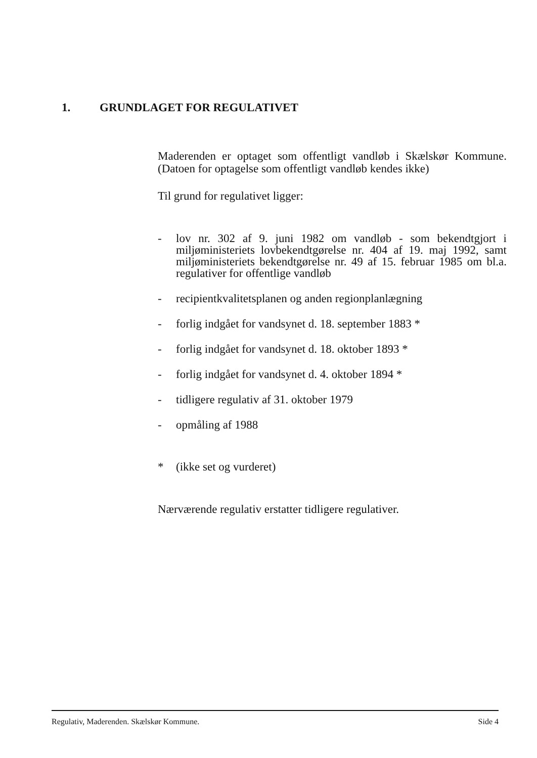1. GRUNDLAGET FOR REGULATIVET
Maderenden er optaget som offentligt vandløb i Skælskør Kommune. (Datoen for optagelse som offentligt vandløb kendes ikke)
Til grund for regulativet ligger:
- lov nr. 302 af 9. juni 1982 om vandløb - som bekendtgjort i miljøministeriets lovbekendtgørelse nr. 404 af 19. maj 1992, samt miljøministeriets bekendtgørelse nr. 49 af 15. februar 1985 om bl.a. regulativer for offentlige vandløb
- recipientkvalitetsplanen og anden regionplanlægning
- forlig indgået for vandsynet d. 18. september 1883 *
- forlig indgået for vandsynet d. 18. oktober 1893 *
- forlig indgået for vandsynet d. 4. oktober 1894 *
- tidligere regulativ af 31. oktober 1979
- opmåling af 1988
* (ikke set og vurderet)
Nærværende regulativ erstatter tidligere regulativer.
Regulativ, Maderenden. Skælskør Kommune. Side 4